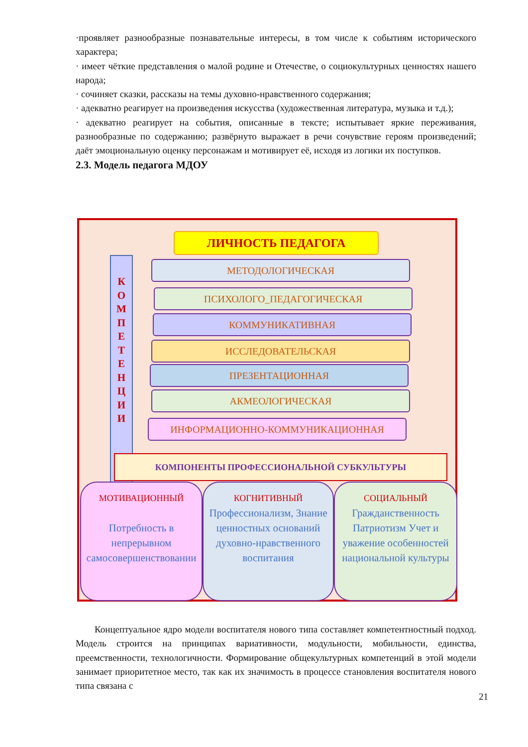·проявляет разнообразные познавательные интересы, в том числе к событиям исторического характера;
· имеет чёткие представления о малой родине и Отечестве, о социокультурных ценностях нашего народа;
· сочиняет сказки, рассказы на темы духовно-нравственного содержания;
· адекватно реагирует на произведения искусства (художественная литература, музыка и т.д.);
· адекватно реагирует на события, описанные в тексте; испытывает яркие переживания, разнообразные по содержанию; развёрнуто выражает в речи сочувствие героям произведений; даёт эмоциональную оценку персонажам и мотивирует её, исходя из логики их поступков.
2.3. Модель педагога МДОУ
ЛИЧНОСТЬ ПЕДАГОГА
К
О
М
П
Е
Т
Е
Н
Ц
И
И
МЕТОДОЛОГИЧЕСКАЯ
ПСИХОЛОГО_ПЕДАГОГИЧЕСКАЯ
КОММУНИКАТИВНАЯ
ИССЛЕДОВАТЕЛЬСКАЯ
ПРЕЗЕНТАЦИОННАЯ
АКМЕОЛОГИЧЕСКАЯ
ИНФОРМАЦИОННО-КОММУНИКАЦИОННАЯ
КОМПОНЕНТЫ ПРОФЕССИОНАЛЬНОЙ СУБКУЛЬТУРЫ
МОТИВАЦИОННЫЙ
Потребность в непрерывном самосовершенствовании
КОГНИТИВНЫЙ
Профессионализм, Знание ценностных оснований духовно-нравственного воспитания
СОЦИАЛЬНЫЙ
Гражданственность Патриотизм Учет и уважение особенностей национальной культуры
Концептуальное ядро модели воспитателя нового типа составляет компетентностный подход. Модель строится на принципах вариативности, модульности, мобильности, единства, преемственности, технологичности. Формирование общекультурных компетенций в этой модели занимает приоритетное место, так как их значимость в процессе становления воспитателя нового типа связана с
21